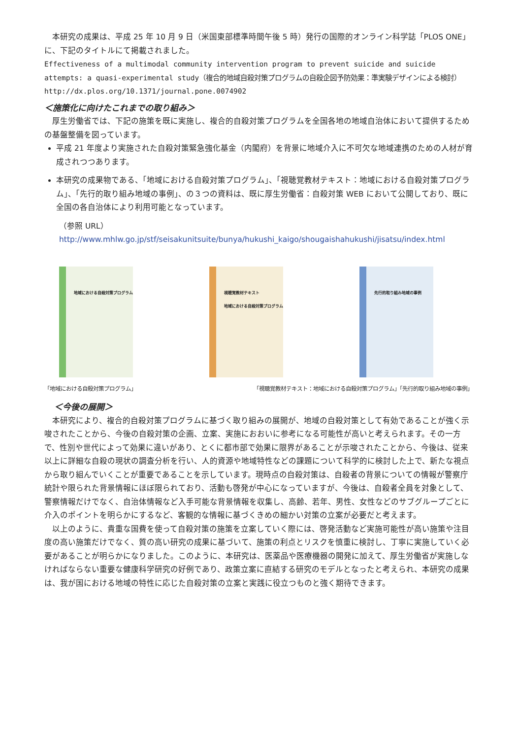本研究の成果は、平成 25 年 10 月 9 日（米国東部標準時間午後 5 時）発行の国際的オンライン科学誌「PLOS ONE」に、下記のタイトルにて掲載されました。
Effectiveness of a multimodal community intervention program to prevent suicide and suicide attempts: a quasi-experimental study（複合的地域自殺対策プログラムの自殺企図予防効果：準実験デザインによる検討）
http://dx.plos.org/10.1371/journal.pone.0074902
＜施策化に向けたこれまでの取り組み＞
　厚生労働省では、下記の施策を既に実施し、複合的自殺対策プログラムを全国各地の地域自治体において提供するための基盤整備を図っています。
平成 21 年度より実施された自殺対策緊急強化基金（内閣府）を背景に地域介入に不可欠な地域連携のための人材が育成されつつあります。
本研究の成果物である、「地域における自殺対策プログラム」、「視聴覚教材テキスト：地域における自殺対策プログラム」、「先行的取り組み地域の事例」、の３つの資料は、既に厚生労働省：自殺対策 WEB において公開しており、既に全国の各自治体により利用可能となっています。
（参照 URL）
http://www.mhlw.go.jp/stf/seisakunitsuite/bunya/hukushi_kaigo/shougaishahukushi/jisatsu/index.html
地域における自殺対策プログラム
視聴覚教材テキスト
地域における自殺対策プログラム
先行的取り組み地域の事例
「地域における自殺対策プログラム」 「視聴覚教材テキスト：地域における自殺対策プログラム」「先行的取り組み地域の事例」
＜今後の展開＞
　本研究により、複合的自殺対策プログラムに基づく取り組みの展開が、地域の自殺対策として有効であることが強く示唆されたことから、今後の自殺対策の企画、立案、実施におおいに参考になる可能性が高いと考えられます。その一方で、性別や世代によって効果に違いがあり、とくに都市部で効果に限界があることが示唆されたことから、今後は、従来以上に詳細な自殺の現状の調査分析を行い、人的資源や地域特性などの課題について科学的に検討した上で、新たな視点から取り組んでいくことが重要であることを示しています。現時点の自殺対策は、自殺者の背景についての情報が警察庁統計や限られた背景情報にほぼ限られており、活動も啓発が中心になっていますが、今後は、自殺者全員を対象として、警察情報だけでなく、自治体情報など入手可能な背景情報を収集し、高齢、若年、男性、女性などのサブグループごとに介入のポイントを明らかにするなど、客観的な情報に基づくきめの細かい対策の立案が必要だと考えます。
　以上のように、貴重な国費を使って自殺対策の施策を立案していく際には、啓発活動など実施可能性が高い施策や注目度の高い施策だけでなく、質の高い研究の成果に基づいて、施策の利点とリスクを慎重に検討し、丁寧に実施していく必要があることが明らかになりました。このように、本研究は、医薬品や医療機器の開発に加えて、厚生労働省が実施しなければならない重要な健康科学研究の好例であり、政策立案に直結する研究のモデルとなったと考えられ、本研究の成果は、我が国における地域の特性に応じた自殺対策の立案と実践に役立つものと強く期待できます。